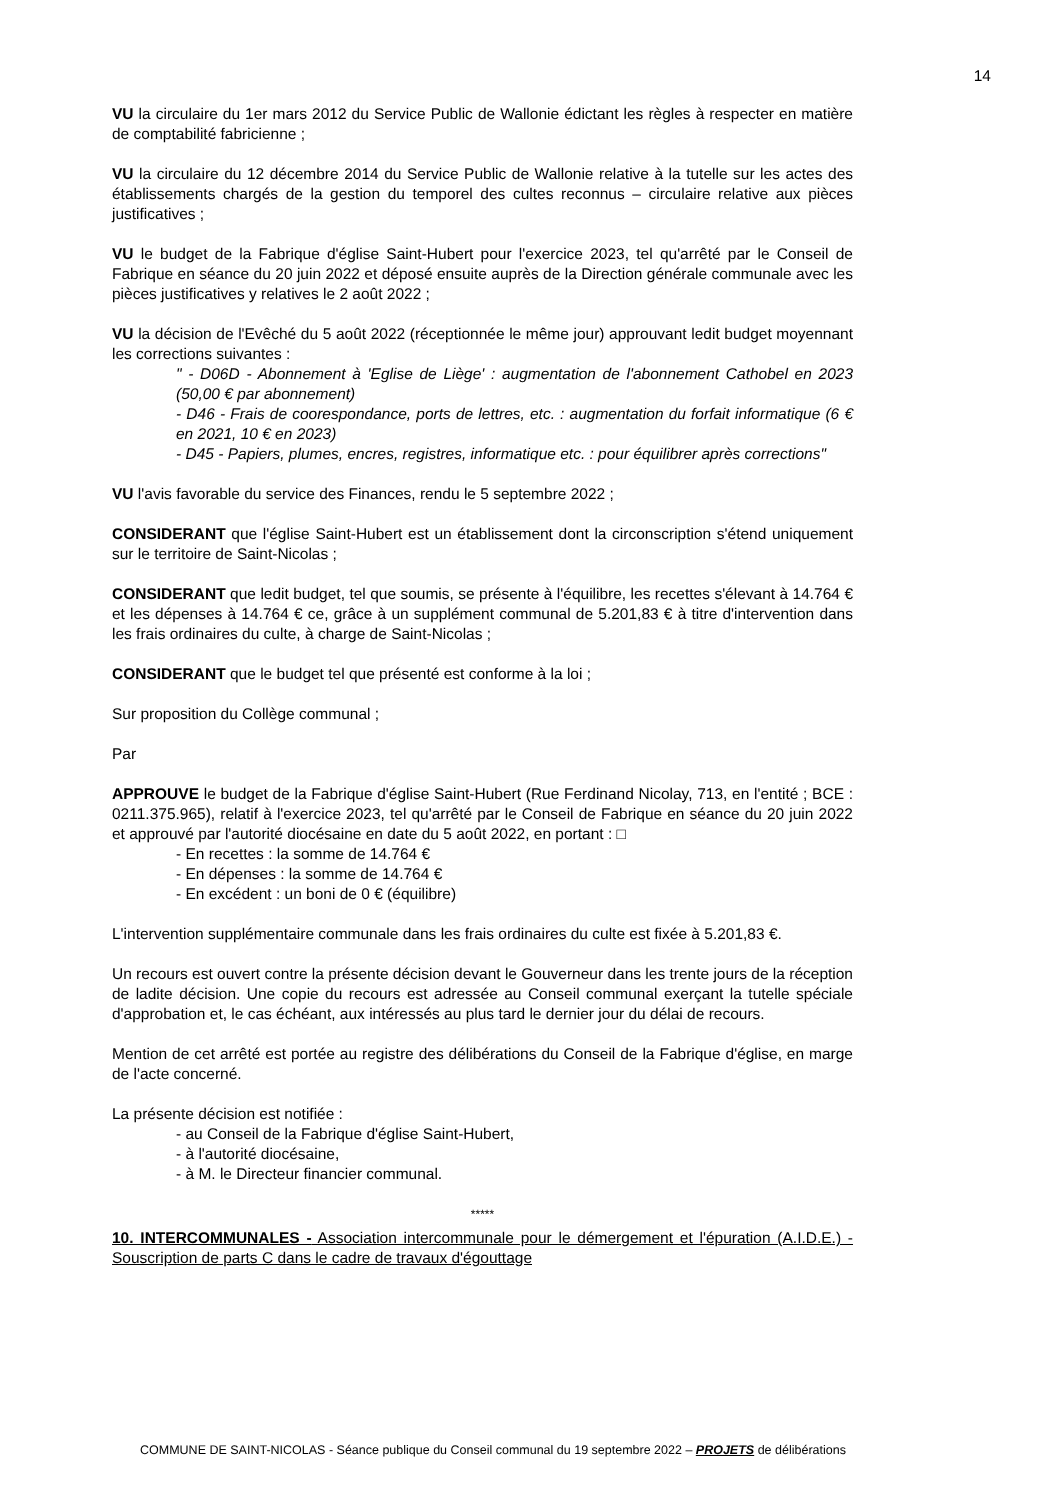14
VU la circulaire du 1er mars 2012 du Service Public de Wallonie édictant les règles à respecter en matière de comptabilité fabricienne ;
VU la circulaire du 12 décembre 2014 du Service Public de Wallonie relative à la tutelle sur les actes des établissements chargés de la gestion du temporel des cultes reconnus – circulaire relative aux pièces justificatives ;
VU le budget de la Fabrique d'église Saint-Hubert pour l'exercice 2023, tel qu'arrêté par le Conseil de Fabrique en séance du 20 juin 2022 et déposé ensuite auprès de la Direction générale communale avec les pièces justificatives y relatives le 2 août 2022 ;
VU la décision de l'Evêché du 5 août 2022 (réceptionnée le même jour) approuvant ledit budget moyennant les corrections suivantes :
" - D06D - Abonnement à 'Eglise de Liège' : augmentation de l'abonnement Cathobel en 2023 (50,00 € par abonnement)
- D46 - Frais de coorespondance, ports de lettres, etc. : augmentation du forfait informatique (6 € en 2021, 10 € en 2023)
- D45 - Papiers, plumes, encres, registres, informatique etc. : pour équilibrer après corrections"
VU l'avis favorable du service des Finances, rendu le 5 septembre 2022 ;
CONSIDERANT que l'église Saint-Hubert est un établissement dont la circonscription s'étend uniquement sur le territoire de Saint-Nicolas ;
CONSIDERANT que ledit budget, tel que soumis, se présente à l'équilibre, les recettes s'élevant à 14.764 € et les dépenses à 14.764 € ce, grâce à un supplément communal de 5.201,83 € à titre d'intervention dans les frais ordinaires du culte, à charge de Saint-Nicolas ;
CONSIDERANT que le budget tel que présenté est conforme à la loi ;
Sur proposition du Collège communal ;
Par
APPROUVE le budget de la Fabrique d'église Saint-Hubert (Rue Ferdinand Nicolay, 713, en l'entité ; BCE : 0211.375.965), relatif à l'exercice 2023, tel qu'arrêté par le Conseil de Fabrique en séance du 20 juin 2022 et approuvé par l'autorité diocésaine en date du 5 août 2022, en portant : □
- En recettes : la somme de 14.764 €
- En dépenses : la somme de 14.764 €
- En excédent : un boni de 0 € (équilibre)
L'intervention supplémentaire communale dans les frais ordinaires du culte est fixée à 5.201,83 €.
Un recours est ouvert contre la présente décision devant le Gouverneur dans les trente jours de la réception de ladite décision. Une copie du recours est adressée au Conseil communal exerçant la tutelle spéciale d'approbation et, le cas échéant, aux intéressés au plus tard le dernier jour du délai de recours.
Mention de cet arrêté est portée au registre des délibérations du Conseil de la Fabrique d'église, en marge de l'acte concerné.
La présente décision est notifiée :
- au Conseil de la Fabrique d'église Saint-Hubert,
- à l'autorité diocésaine,
- à M. le Directeur financier communal.
*****
10. INTERCOMMUNALES - Association intercommunale pour le démergement et l'épuration (A.I.D.E.) - Souscription de parts C dans le cadre de travaux d'égouttage
COMMUNE DE SAINT-NICOLAS - Séance publique du Conseil communal du 19 septembre 2022 – PROJETS de délibérations